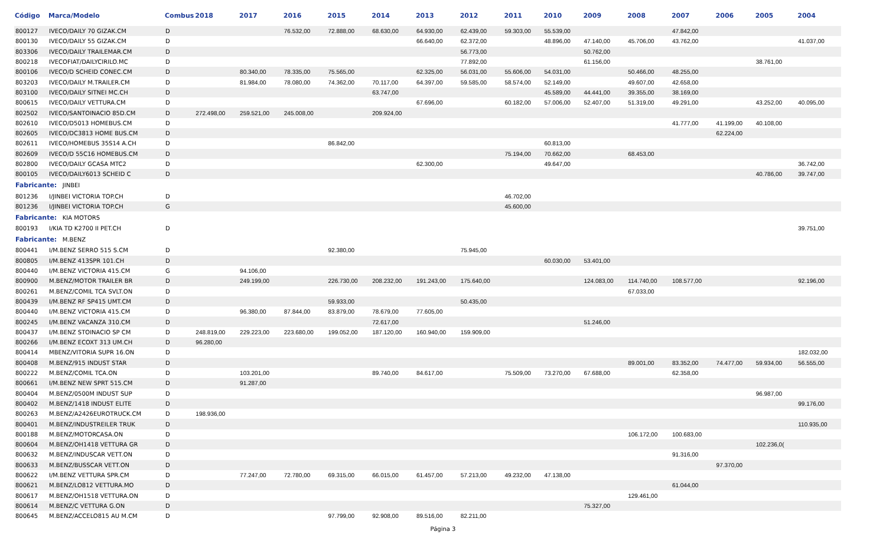| Código | Marca/Modelo | Combus | 2018 | 2017 | 2016 | 2015 | 2014 | 2013 | 2012 | 2011 | 2010 | 2009 | 2008 | 2007 | 2006 | 2005 | 2004 |
| --- | --- | --- | --- | --- | --- | --- | --- | --- | --- | --- | --- | --- | --- | --- | --- | --- | --- |
| 800127 | IVECO/DAILY 70 GIZAK.CM | D | | | 76.532,00 | 72.888,00 | 68.630,00 | 64.930,00 | 62.439,00 | 59.303,00 | 55.539,00 | | | 47.842,00 | | | |
| 800130 | IVECO/DAILY 55 GIZAK.CM | D | | | | | | 66.640,00 | 62.372,00 | | 48.896,00 | 47.140,00 | 45.706,00 | 43.762,00 | | | 41.037,00 |
| 803306 | IVECO/DAILY TRAILEMAR.CM | D | | | | | | | 56.773,00 | | | 50.762,00 | | | | | |
| 800218 | IVECOFIAT/DAILYCIRILO.MC | D | | | | | | | 77.892,00 | | | 61.156,00 | | | | 38.761,00 | |
| 800106 | IVECO/D SCHEID CONEC.CM | D | | 80.340,00 | 78.335,00 | 75.565,00 | | 62.325,00 | 56.031,00 | 55.606,00 | 54.031,00 | | 50.466,00 | 48.255,00 | | | |
| 803203 | IVECO/DAILY M.TRAILER.CM | D | | 81.984,00 | 78.080,00 | 74.362,00 | 70.117,00 | 64.397,00 | 59.585,00 | 58.574,00 | 52.149,00 | | 49.607,00 | 42.658,00 | | | |
| 803100 | IVECO/DAILY SITNEI MC.CH | D | | | | | 63.747,00 | | | | 45.589,00 | 44.441,00 | 39.355,00 | 38.169,00 | | | |
| 800615 | IVECO/DAILY VETTURA.CM | D | | | | | | 67.696,00 | | 60.182,00 | 57.006,00 | 52.407,00 | 51.319,00 | 49.291,00 | | 43.252,00 | 40.095,00 |
| 802502 | IVECO/SANTOINACIO 85D.CM | D | 272.498,00 | 259.521,00 | 245.008,00 | | 209.924,00 | | | | | | | | | | |
| 802610 | IVECO/D5013 HOMEBUS.CM | D | | | | | | | | | | | | 41.777,00 | 41.199,00 | 40.108,00 | |
| 802605 | IVECO/DC3813 HOME BUS.CM | D | | | | | | | | | | | | | 62.224,00 | | |
| 802611 | IVECO/HOMEBUS 35S14 A.CH | D | | | | 86.842,00 | | | | | 60.813,00 | | | | | | |
| 802609 | IVECO/D 55C16 HOMEBUS.CM | D | | | | | | | | 75.194,00 | 70.662,00 | | 68.453,00 | | | | |
| 802800 | IVECO/DAILY GCASA MTC2 | D | | | | | | 62.300,00 | | | 49.647,00 | | | | | | 36.742,00 |
| 800105 | IVECO/DAILY6013 SCHEID C | D | | | | | | | | | | | | | | 40.786,00 | 39.747,00 |
| Fabricante: JINBEI | | | | | | | | | | | | | | | | | |
| 801236 | I/JINBEI VICTORIA TOP.CH | D | | | | | | | | 46.702,00 | | | | | | | |
| 801236 | I/JINBEI VICTORIA TOP.CH | G | | | | | | | | 45.600,00 | | | | | | | |
| Fabricante: KIA MOTORS | | | | | | | | | | | | | | | | | |
| 800193 | I/KIA TD K2700 II PET.CH | D | | | | | | | | | | | | | | | 39.751,00 |
| Fabricante: M.BENZ | | | | | | | | | | | | | | | | | |
| 800441 | I/M.BENZ SERRO 515 S.CM | D | | | | 92.380,00 | | | 75.945,00 | | | | | | | | |
| 800805 | I/M.BENZ 413SPR 101.CH | D | | | | | | | | | 60.030,00 | 53.401,00 | | | | | |
| 800440 | I/M.BENZ VICTORIA 415.CM | G | | 94.106,00 | | | | | | | | | | | | | |
| 800900 | M.BENZ/MOTOR TRAILER BR | D | | 249.199,00 | | 226.730,00 | 208.232,00 | 191.243,00 | 175.640,00 | | | 124.083,00 | 114.740,00 | 108.577,00 | | | 92.196,00 |
| 800261 | M.BENZ/COMIL TCA SVLT.ON | D | | | | | | | | | | | 67.033,00 | | | | |
| 800439 | I/M.BENZ RF SP415 UMT.CM | D | | | | 59.933,00 | | | 50.435,00 | | | | | | | | |
| 800440 | I/M.BENZ VICTORIA 415.CM | D | | 96.380,00 | 87.844,00 | 83.879,00 | 78.679,00 | 77.605,00 | | | | | | | | | |
| 800245 | I/M.BENZ VACANZA 310.CM | D | | | | | 72.617,00 | | | | | 51.246,00 | | | | | |
| 800437 | I/M.BENZ STOINACIO SP CM | D | 248.819,00 | 229.223,00 | 223.680,00 | 199.052,00 | 187.120,00 | 160.940,00 | 159.909,00 | | | | | | | | |
| 800266 | I/M.BENZ ECOXT 313 UM.CH | D | 96.280,00 | | | | | | | | | | | | | | |
| 800414 | MBENZ/VITORIA SUPR 16.ON | D | | | | | | | | | | | | | | | 182.032,00 |
| 800408 | M.BENZ/915 INDUST STAR | D | | | | | | | | | | | 89.001,00 | 83.352,00 | 74.477,00 | 59.934,00 | 56.555,00 |
| 800222 | M.BENZ/COMIL TCA.ON | D | | 103.201,00 | | | 89.740,00 | 84.617,00 | | 75.509,00 | 73.270,00 | 67.688,00 | | 62.358,00 | | | |
| 800661 | I/M.BENZ NEW SPRT 515.CM | D | | 91.287,00 | | | | | | | | | | | | | |
| 800404 | M.BENZ/0500M INDUST SUP | D | | | | | | | | | | | | | | 96.987,00 | |
| 800402 | M.BENZ/1418 INDUST ELITE | D | | | | | | | | | | | | | | | 99.176,00 |
| 800263 | M.BENZ/A2426EUROTRUCK.CM | D | 198.936,00 | | | | | | | | | | | | | | |
| 800401 | M.BENZ/INDUSTREILER TRUK | D | | | | | | | | | | | | | | | 110.935,00 |
| 800188 | M.BENZ/MOTORCASA.ON | D | | | | | | | | | | | 106.172,00 | 100.683,00 | | | |
| 800604 | M.BENZ/OH1418 VETTURA GR | D | | | | | | | | | | | | | | 102.236,0( | |
| 800632 | M.BENZ/INDUSCAR VETT.ON | D | | | | | | | | | | | | 91.316,00 | | | |
| 800633 | M.BENZ/BUSSCAR VETT.ON | D | | | | | | | | | | | | | 97.370,00 | | |
| 800622 | I/M.BENZ VETTURA SPR.CM | D | | 77.247,00 | 72.780,00 | 69.315,00 | 66.015,00 | 61.457,00 | 57.213,00 | 49.232,00 | 47.138,00 | | | | | | |
| 800621 | M.BENZ/LO812 VETTURA.MO | D | | | | | | | | | | | | 61.044,00 | | | |
| 800617 | M.BENZ/OH1518 VETTURA.ON | D | | | | | | | | | | | 129.461,00 | | | | |
| 800614 | M.BENZ/C VETTURA G.ON | D | | | | | | | | | | 75.327,00 | | | | | |
| 800645 | M.BENZ/ACCELO815 AU M.CM | D | | | | 97.799,00 | 92.908,00 | 89.516,00 | 82.211,00 | | | | | | | | |
Página 3